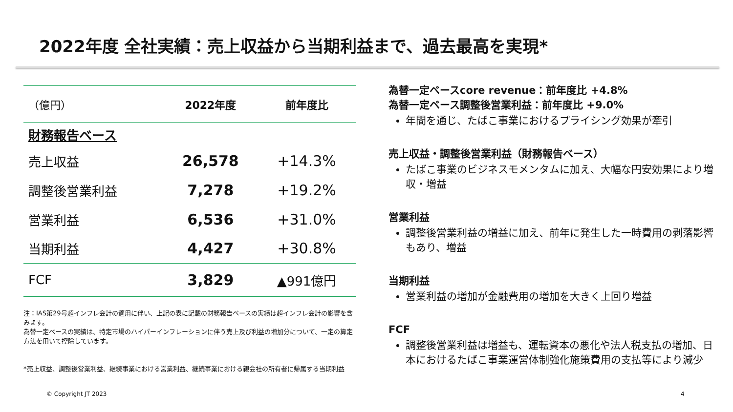2022年度 全社実績：売上収益から当期利益まで、過去最高を実現*
| （億円） | 2022年度 | 前年度比 |
| --- | --- | --- |
| 財務報告ベース | | |
| 売上収益 | 26,578 | +14.3% |
| 調整後営業利益 | 7,278 | +19.2% |
| 営業利益 | 6,536 | +31.0% |
| 当期利益 | 4,427 | +30.8% |
| FCF | 3,829 | ▲991億円 |
注：IAS第29号超インフレ会計の適用に伴い、上記の表に記載の財務報告ベースの実績は超インフレ会計の影響を含みます。
為替一定ベースの実績は、特定市場のハイパーインフレーションに伴う売上及び利益の増加分について、一定の算定方法を用いて控除しています。
*売上収益、調整後営業利益、継続事業における営業利益、継続事業における親会社の所有者に帰属する当期利益
為替一定ベースcore revenue：前年度比 +4.8%
為替一定ベース調整後営業利益：前年度比 +9.0%
年間を通じ、たばこ事業におけるプライシング効果が牽引
売上収益・調整後営業利益（財務報告ベース）
たばこ事業のビジネスモメンタムに加え、大幅な円安効果により増収・増益
営業利益
調整後営業利益の増益に加え、前年に発生した一時費用の剥落影響もあり、増益
当期利益
営業利益の増加が金融費用の増加を大きく上回り増益
FCF
調整後営業利益は増益も、運転資本の悪化や法人税支払の増加、日本におけるたばこ事業運営体制強化施策費用の支払等により減少
© Copyright JT 2023 4